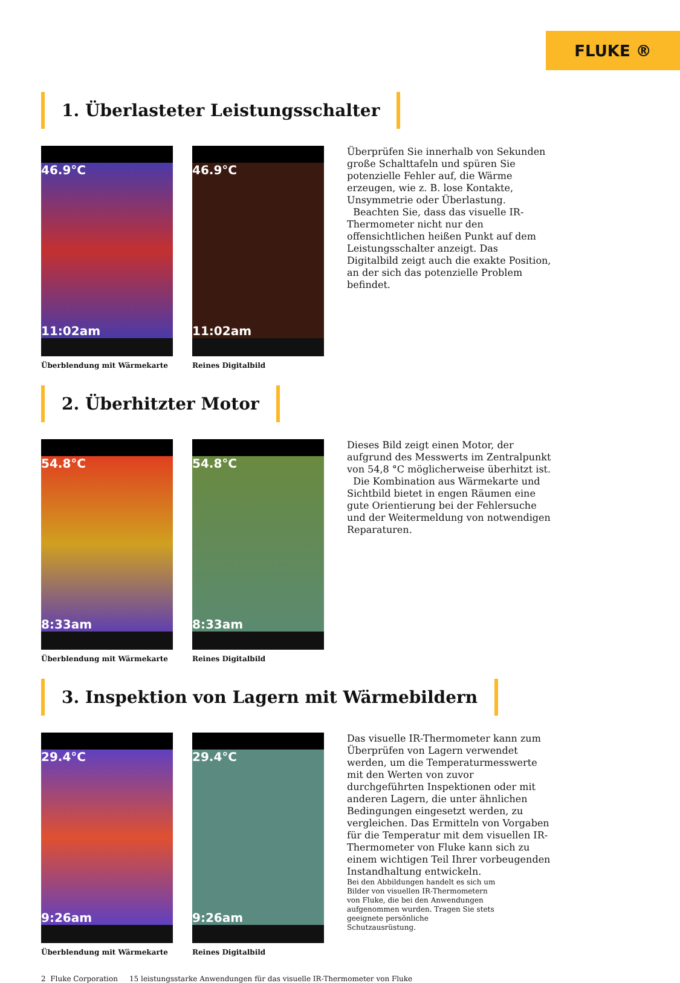FLUKE ®
1. Überlasteter Leistungsschalter
46.9°C
11:02am
Überblendung mit Wärmekarte
46.9°C
11:02am
Reines Digitalbild
Überprüfen Sie innerhalb von Sekunden große Schalttafeln und spüren Sie potenzielle Fehler auf, die Wärme erzeugen, wie z. B. lose Kontakte, Unsymmetrie oder Überlastung.
Beachten Sie, dass das visuelle IR-Thermometer nicht nur den offensichtlichen heißen Punkt auf dem Leistungsschalter anzeigt. Das Digitalbild zeigt auch die exakte Position, an der sich das potenzielle Problem befindet.
2. Überhitzter Motor
54.8°C
8:33am
Überblendung mit Wärmekarte
54.8°C
8:33am
Reines Digitalbild
Dieses Bild zeigt einen Motor, der aufgrund des Messwerts im Zentralpunkt von 54,8 °C möglicherweise überhitzt ist.
Die Kombination aus Wärmekarte und Sichtbild bietet in engen Räumen eine gute Orientierung bei der Fehlersuche und der Weitermeldung von notwendigen Reparaturen.
3. Inspektion von Lagern mit Wärmebildern
29.4°C
9:26am
Überblendung mit Wärmekarte
29.4°C
9:26am
Reines Digitalbild
Das visuelle IR-Thermometer kann zum Überprüfen von Lagern verwendet werden, um die Temperaturmesswerte mit den Werten von zuvor durchgeführten Inspektionen oder mit anderen Lagern, die unter ähnlichen Bedingungen eingesetzt werden, zu vergleichen. Das Ermitteln von Vorgaben für die Temperatur mit dem visuellen IR-Thermometer von Fluke kann sich zu einem wichtigen Teil Ihrer vorbeugenden Instandhaltung entwickeln.
Bei den Abbildungen handelt es sich um Bilder von visuellen IR-Thermometern von Fluke, die bei den Anwendungen aufgenommen wurden. Tragen Sie stets geeignete persönliche Schutzausrüstung.
2 Fluke Corporation 15 leistungsstarke Anwendungen für das visuelle IR-Thermometer von Fluke